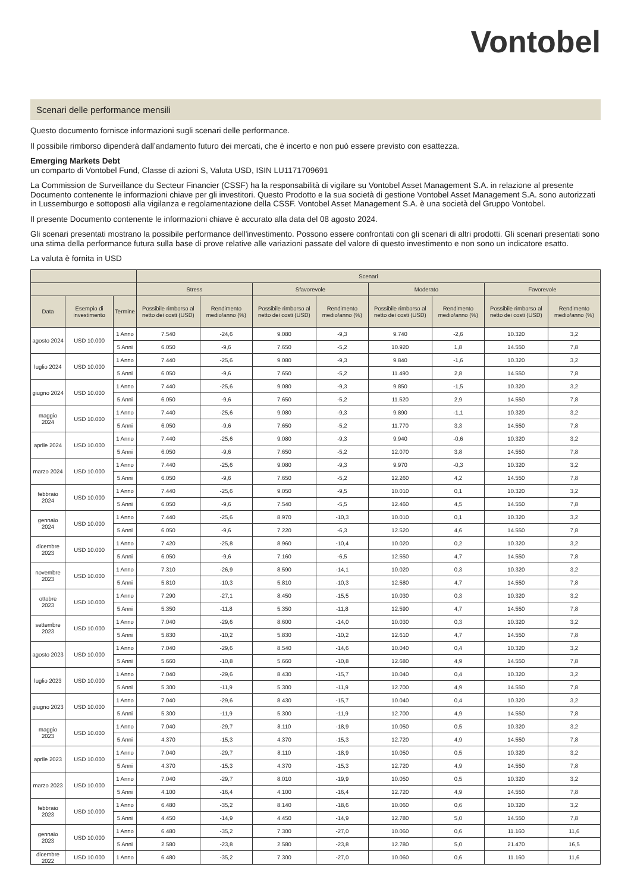Vontobel
Scenari delle performance mensili
Questo documento fornisce informazioni sugli scenari delle performance.
Il possibile rimborso dipenderà dall’andamento futuro dei mercati, che è incerto e non può essere previsto con esattezza.
Emerging Markets Debt
un comparto di Vontobel Fund, Classe di azioni S, Valuta USD, ISIN LU1171709691
La Commission de Surveillance du Secteur Financier (CSSF) ha la responsabilità di vigilare su Vontobel Asset Management S.A. in relazione al presente Documento contenente le informazioni chiave per gli investitori. Questo Prodotto e la sua società di gestione Vontobel Asset Management S.A. sono autorizzati in Lussemburgo e sottoposti alla vigilanza e regolamentazione della CSSF. Vontobel Asset Management S.A. è una società del Gruppo Vontobel.
Il presente Documento contenente le informazioni chiave è accurato alla data del 08 agosto 2024.
Gli scenari presentati mostrano la possibile performance dell'investimento. Possono essere confrontati con gli scenari di altri prodotti. Gli scenari presentati sono una stima della performance futura sulla base di prove relative alle variazioni passate del valore di questo investimento e non sono un indicatore esatto.
La valuta è fornita in USD
| | | | Scenari | | | | | | | |
| --- | --- | --- | --- | --- | --- | --- | --- | --- | --- | --- |
| | | | Stress | | Sfavorevole | | Moderato | | Favorevole | |
| Data | Esempio di investimento | Termine | Possibile rimborso al netto dei costi (USD) | Rendimento medio/anno (%) | Possibile rimborso al netto dei costi (USD) | Rendimento medio/anno (%) | Possibile rimborso al netto dei costi (USD) | Rendimento medio/anno (%) | Possibile rimborso al netto dei costi (USD) | Rendimento medio/anno (%) |
| agosto 2024 | USD 10.000 | 1 Anno | 7.540 | -24,6 | 9.080 | -9,3 | 9.740 | -2,6 | 10.320 | 3,2 |
| | | 5 Anni | 6.050 | -9,6 | 7.650 | -5,2 | 10.920 | 1,8 | 14.550 | 7,8 |
| luglio 2024 | USD 10.000 | 1 Anno | 7.440 | -25,6 | 9.080 | -9,3 | 9.840 | -1,6 | 10.320 | 3,2 |
| | | 5 Anni | 6.050 | -9,6 | 7.650 | -5,2 | 11.490 | 2,8 | 14.550 | 7,8 |
| giugno 2024 | USD 10.000 | 1 Anno | 7.440 | -25,6 | 9.080 | -9,3 | 9.850 | -1,5 | 10.320 | 3,2 |
| | | 5 Anni | 6.050 | -9,6 | 7.650 | -5,2 | 11.520 | 2,9 | 14.550 | 7,8 |
| maggio 2024 | USD 10.000 | 1 Anno | 7.440 | -25,6 | 9.080 | -9,3 | 9.890 | -1,1 | 10.320 | 3,2 |
| | | 5 Anni | 6.050 | -9,6 | 7.650 | -5,2 | 11.770 | 3,3 | 14.550 | 7,8 |
| aprile 2024 | USD 10.000 | 1 Anno | 7.440 | -25,6 | 9.080 | -9,3 | 9.940 | -0,6 | 10.320 | 3,2 |
| | | 5 Anni | 6.050 | -9,6 | 7.650 | -5,2 | 12.070 | 3,8 | 14.550 | 7,8 |
| marzo 2024 | USD 10.000 | 1 Anno | 7.440 | -25,6 | 9.080 | -9,3 | 9.970 | -0,3 | 10.320 | 3,2 |
| | | 5 Anni | 6.050 | -9,6 | 7.650 | -5,2 | 12.260 | 4,2 | 14.550 | 7,8 |
| febbraio 2024 | USD 10.000 | 1 Anno | 7.440 | -25,6 | 9.050 | -9,5 | 10.010 | 0,1 | 10.320 | 3,2 |
| | | 5 Anni | 6.050 | -9,6 | 7.540 | -5,5 | 12.460 | 4,5 | 14.550 | 7,8 |
| gennaio 2024 | USD 10.000 | 1 Anno | 7.440 | -25,6 | 8.970 | -10,3 | 10.010 | 0,1 | 10.320 | 3,2 |
| | | 5 Anni | 6.050 | -9,6 | 7.220 | -6,3 | 12.520 | 4,6 | 14.550 | 7,8 |
| dicembre 2023 | USD 10.000 | 1 Anno | 7.420 | -25,8 | 8.960 | -10,4 | 10.020 | 0,2 | 10.320 | 3,2 |
| | | 5 Anni | 6.050 | -9,6 | 7.160 | -6,5 | 12.550 | 4,7 | 14.550 | 7,8 |
| novembre 2023 | USD 10.000 | 1 Anno | 7.310 | -26,9 | 8.590 | -14,1 | 10.020 | 0,3 | 10.320 | 3,2 |
| | | 5 Anni | 5.810 | -10,3 | 5.810 | -10,3 | 12.580 | 4,7 | 14.550 | 7,8 |
| ottobre 2023 | USD 10.000 | 1 Anno | 7.290 | -27,1 | 8.450 | -15,5 | 10.030 | 0,3 | 10.320 | 3,2 |
| | | 5 Anni | 5.350 | -11,8 | 5.350 | -11,8 | 12.590 | 4,7 | 14.550 | 7,8 |
| settembre 2023 | USD 10.000 | 1 Anno | 7.040 | -29,6 | 8.600 | -14,0 | 10.030 | 0,3 | 10.320 | 3,2 |
| | | 5 Anni | 5.830 | -10,2 | 5.830 | -10,2 | 12.610 | 4,7 | 14.550 | 7,8 |
| agosto 2023 | USD 10.000 | 1 Anno | 7.040 | -29,6 | 8.540 | -14,6 | 10.040 | 0,4 | 10.320 | 3,2 |
| | | 5 Anni | 5.660 | -10,8 | 5.660 | -10,8 | 12.680 | 4,9 | 14.550 | 7,8 |
| luglio 2023 | USD 10.000 | 1 Anno | 7.040 | -29,6 | 8.430 | -15,7 | 10.040 | 0,4 | 10.320 | 3,2 |
| | | 5 Anni | 5.300 | -11,9 | 5.300 | -11,9 | 12.700 | 4,9 | 14.550 | 7,8 |
| giugno 2023 | USD 10.000 | 1 Anno | 7.040 | -29,6 | 8.430 | -15,7 | 10.040 | 0,4 | 10.320 | 3,2 |
| | | 5 Anni | 5.300 | -11,9 | 5.300 | -11,9 | 12.700 | 4,9 | 14.550 | 7,8 |
| maggio 2023 | USD 10.000 | 1 Anno | 7.040 | -29,7 | 8.110 | -18,9 | 10.050 | 0,5 | 10.320 | 3,2 |
| | | 5 Anni | 4.370 | -15,3 | 4.370 | -15,3 | 12.720 | 4,9 | 14.550 | 7,8 |
| aprile 2023 | USD 10.000 | 1 Anno | 7.040 | -29,7 | 8.110 | -18,9 | 10.050 | 0,5 | 10.320 | 3,2 |
| | | 5 Anni | 4.370 | -15,3 | 4.370 | -15,3 | 12.720 | 4,9 | 14.550 | 7,8 |
| marzo 2023 | USD 10.000 | 1 Anno | 7.040 | -29,7 | 8.010 | -19,9 | 10.050 | 0,5 | 10.320 | 3,2 |
| | | 5 Anni | 4.100 | -16,4 | 4.100 | -16,4 | 12.720 | 4,9 | 14.550 | 7,8 |
| febbraio 2023 | USD 10.000 | 1 Anno | 6.480 | -35,2 | 8.140 | -18,6 | 10.060 | 0,6 | 10.320 | 3,2 |
| | | 5 Anni | 4.450 | -14,9 | 4.450 | -14,9 | 12.780 | 5,0 | 14.550 | 7,8 |
| gennaio 2023 | USD 10.000 | 1 Anno | 6.480 | -35,2 | 7.300 | -27,0 | 10.060 | 0,6 | 11.160 | 11,6 |
| | | 5 Anni | 2.580 | -23,8 | 2.580 | -23,8 | 12.780 | 5,0 | 21.470 | 16,5 |
| dicembre 2022 | USD 10.000 | 1 Anno | 6.480 | -35,2 | 7.300 | -27,0 | 10.060 | 0,6 | 11.160 | 11,6 |